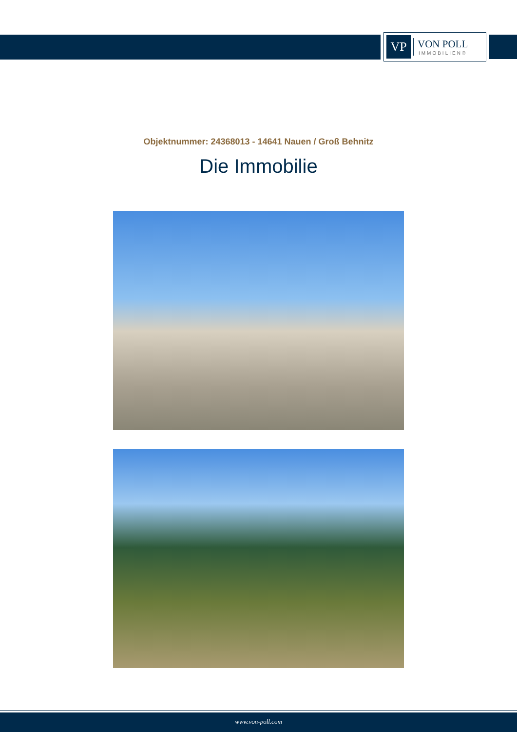VP
VON POLL
IMMOBILIEN®
Objektnummer: 24368013 - 14641 Nauen / Groß Behnitz
Die Immobilie
www.von-poll.com